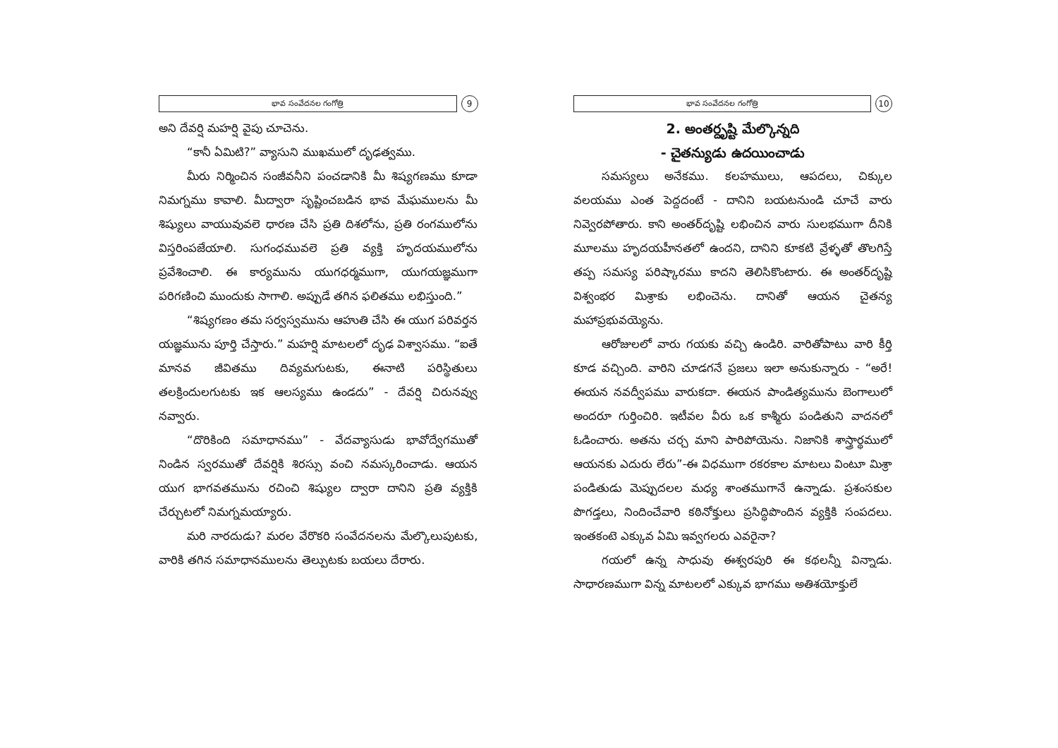భావ సంవేదనల గంగోత్రి 9
అని దేవర్షి మహర్షి వైపు చూచెను.
“కానీ ఏమిటి?” వ్యాసుని ముఖములో దృఢత్వము.
మీరు నిర్మించిన సంజీవనీని పంచడానికి మీ శిష్యగణము కూడా నిమగ్నము కావాలి. మీద్వారా సృష్టించబడిన భావ మేఘములను మీ శిష్యులు వాయువువలె ధారణ చేసి ప్రతి దిశలోను, ప్రతి రంగములోను విస్తరింపజేయాలి. సుగంధమువలె ప్రతి వ్యక్తి హృదయములోను ప్రవేశించాలి. ఈ కార్యమును యుగధర్మముగా, యుగయజ్ఞముగా పరిగణించి ముందుకు సాగాలి. అప్పుడే తగిన ఫలితము లభిస్తుంది.”
“శిష్యగణం తమ సర్వస్వమును ఆహుతి చేసి ఈ యుగ పరివర్తన యజ్ఞమును పూర్తి చేస్తారు.” మహర్షి మాటలలో దృఢ విశ్వాసము. “ఐతే మానవ జీవితము దివ్యమగుటకు, ఈనాటి పరిస్థితులు తలక్రిందులగుటకు ఇక ఆలస్యము ఉండదు” - దేవర్షి చిరునవ్వు నవ్వారు.
“దొరికింది సమాధానము” - వేదవ్యాసుడు భావోద్వేగముతో నిండిన స్వరముతో దేవర్షికి శిరస్సు వంచి నమస్కరించాడు. ఆయన యుగ భాగవతమును రచించి శిష్యుల ద్వారా దానిని ప్రతి వ్యక్తికి చేర్చుటలో నిమగ్నమయ్యారు.
మరి నారదుడు? మరల వేరొకరి సంవేదనలను మేల్కొలుపుటకు, వారికి తగిన సమాధానములను తెల్పుటకు బయలు దేరారు.
భావ సంవేదనల గంగోత్రి 10
2. అంతర్దృష్టి మేల్కొన్నది
- చైతన్యుడు ఉదయించాడు
సమస్యలు అనేకము. కలహములు, ఆపదలు, చిక్కుల వలయము ఎంత పెద్దదంటే - దానిని బయటనుండి చూచే వారు నివ్వెరపోతారు. కాని అంతర్‌దృష్టి లభించిన వారు సులభముగా దీనికి మూలము హృదయహీనతలో ఉందని, దానిని కూకటి వ్రేళ్ళతో తొలగిస్తే తప్ప సమస్య పరిష్కారము కాదని తెలిసికొంటారు. ఈ అంతర్‌దృష్టి విశ్వంభర మిశ్రాకు లభించెను. దానితో ఆయన చైతన్య మహాప్రభువయ్యెను.
ఆరోజులలో వారు గయకు వచ్చి ఉండిరి. వారితోపాటు వారి కీర్తి కూడ వచ్చింది. వారిని చూడగనే ప్రజలు ఇలా అనుకున్నారు - “అరే! ఈయన నవద్వీపము వారుకదా. ఈయన పాండిత్యమును బెంగాలులో అందరూ గుర్తించిరి. ఇటీవల వీరు ఒక కాశ్మీరు పండితుని వాదనలో ఓడించారు. అతను చర్చ మాని పారిపోయెను. నిజానికి శాస్త్రార్థములో ఆయనకు ఎదురు లేరు”-ఈ విధముగా రకరకాల మాటలు వింటూ మిశ్రా పండితుడు మెప్పుదలల మధ్య శాంతముగానే ఉన్నాడు. ప్రశంసకుల పొగడ్తలు, నిందించేవారి కఠినోక్తులు ప్రసిద్ధిపొందిన వ్యక్తికి సంపదలు. ఇంతకంటె ఎక్కువ ఏమి ఇవ్వగలరు ఎవరైనా?
గయలో ఉన్న సాధువు ఈశ్వరపురి ఈ కథలన్నీ విన్నాడు. సాధారణముగా విన్న మాటలలో ఎక్కువ భాగము అతిశయోక్తులే